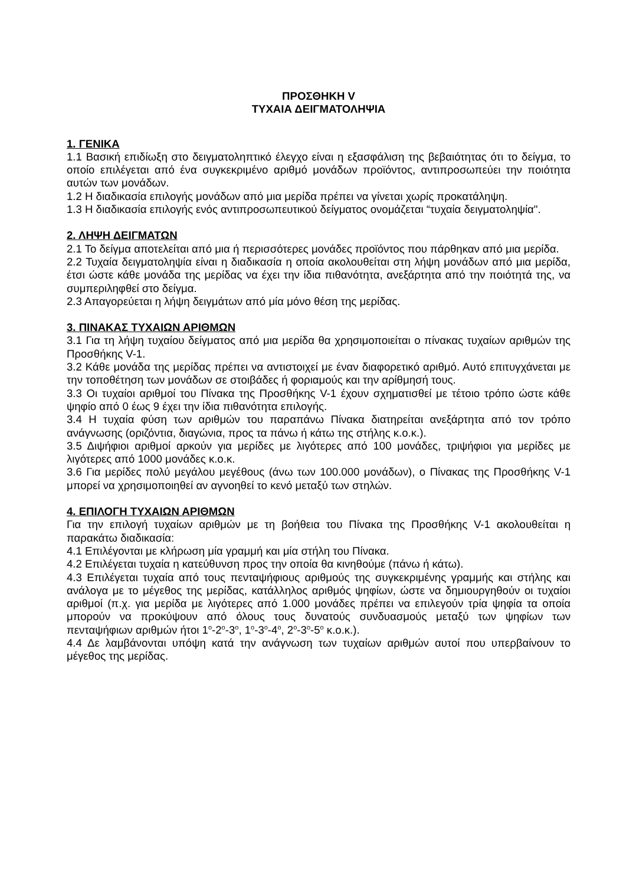ΠΡΟΣΘΗΚΗ V
ΤΥΧΑΙΑ ΔΕΙΓΜΑΤΟΛΗΨΙΑ
1. ΓΕΝΙΚΑ
1.1 Βασική επιδίωξη στο δειγματοληπτικό έλεγχο είναι η εξασφάλιση της βεβαιότητας ότι το δείγμα, το οποίο επιλέγεται από ένα συγκεκριμένο αριθμό μονάδων προϊόντος, αντιπροσωπεύει την ποιότητα αυτών των μονάδων.
1.2 Η διαδικασία επιλογής μονάδων από μια μερίδα πρέπει να γίνεται χωρίς προκατάληψη.
1.3 Η διαδικασία επιλογής ενός αντιπροσωπευτικού δείγματος ονομάζεται “τυχαία δειγματοληψία".
2. ΛΗΨΗ ΔΕΙΓΜΑΤΩΝ
2.1 Το δείγμα αποτελείται από μια ή περισσότερες μονάδες προϊόντος που πάρθηκαν από μια μερίδα.
2.2 Τυχαία δειγματοληψία είναι η διαδικασία η οποία ακολουθείται στη λήψη μονάδων από μια μερίδα, έτσι ώστε κάθε μονάδα της μερίδας να έχει την ίδια πιθανότητα, ανεξάρτητα από την ποιότητά της, να συμπεριληφθεί στο δείγμα.
2.3 Απαγορεύεται η λήψη δειγμάτων από μία μόνο θέση της μερίδας.
3. ΠΙΝΑΚΑΣ ΤΥΧΑΙΩΝ ΑΡΙΘΜΩΝ
3.1 Για τη λήψη τυχαίου δείγματος από μια μερίδα θα χρησιμοποιείται ο πίνακας τυχαίων αριθμών της Προσθήκης V-1.
3.2 Κάθε μονάδα της μερίδας πρέπει να αντιστοιχεί με έναν διαφορετικό αριθμό. Αυτό επιτυγχάνεται με την τοποθέτηση των μονάδων σε στοιβάδες ή φοριαμούς και την αρίθμησή τους.
3.3 Οι τυχαίοι αριθμοί του Πίνακα της Προσθήκης V-1 έχουν σχηματισθεί με τέτοιο τρόπο ώστε κάθε ψηφίο από 0 έως 9 έχει την ίδια πιθανότητα επιλογής.
3.4 Η τυχαία φύση των αριθμών του παραπάνω Πίνακα διατηρείται ανεξάρτητα από τον τρόπο ανάγνωσης (οριζόντια, διαγώνια, προς τα πάνω ή κάτω της στήλης κ.ο.κ.).
3.5 Διψήφιοι αριθμοί αρκούν για μερίδες με λιγότερες από 100 μονάδες, τριψήφιοι για μερίδες με λιγότερες από 1000 μονάδες κ.ο.κ.
3.6 Για μερίδες πολύ μεγάλου μεγέθους (άνω των 100.000 μονάδων), ο Πίνακας της Προσθήκης V-1 μπορεί να χρησιμοποιηθεί αν αγνοηθεί το κενό μεταξύ των στηλών.
4. ΕΠΙΛΟΓΗ ΤΥΧΑΙΩΝ ΑΡΙΘΜΩΝ
Για την επιλογή τυχαίων αριθμών με τη βοήθεια του Πίνακα της Προσθήκης V-1 ακολουθείται η παρακάτω διαδικασία:
4.1 Επιλέγονται με κλήρωση μία γραμμή και μία στήλη του Πίνακα.
4.2 Επιλέγεται τυχαία η κατεύθυνση προς την οποία θα κινηθούμε (πάνω ή κάτω).
4.3 Επιλέγεται τυχαία από τους πενταψήφιους αριθμούς της συγκεκριμένης γραμμής και στήλης και ανάλογα με το μέγεθος της μερίδας, κατάλληλος αριθμός ψηφίων, ώστε να δημιουργηθούν οι τυχαίοι αριθμοί (π.χ. για μερίδα με λιγότερες από 1.000 μονάδες πρέπει να επιλεγούν τρία ψηφία τα οποία μπορούν να προκύψουν από όλους τους δυνατούς συνδυασμούς μεταξύ των ψηφίων των πενταψήφιων αριθμών ήτοι 1<sup>ο</sup>-2<sup>ο</sup>-3<sup>ο</sup>, 1<sup>ο</sup>-3<sup>ο</sup>-4<sup>ο</sup>, 2<sup>ο</sup>-3<sup>ο</sup>-5<sup>ο</sup> κ.ο.κ.).
4.4 Δε λαμβάνονται υπόψη κατά την ανάγνωση των τυχαίων αριθμών αυτοί που υπερβαίνουν το μέγεθος της μερίδας.